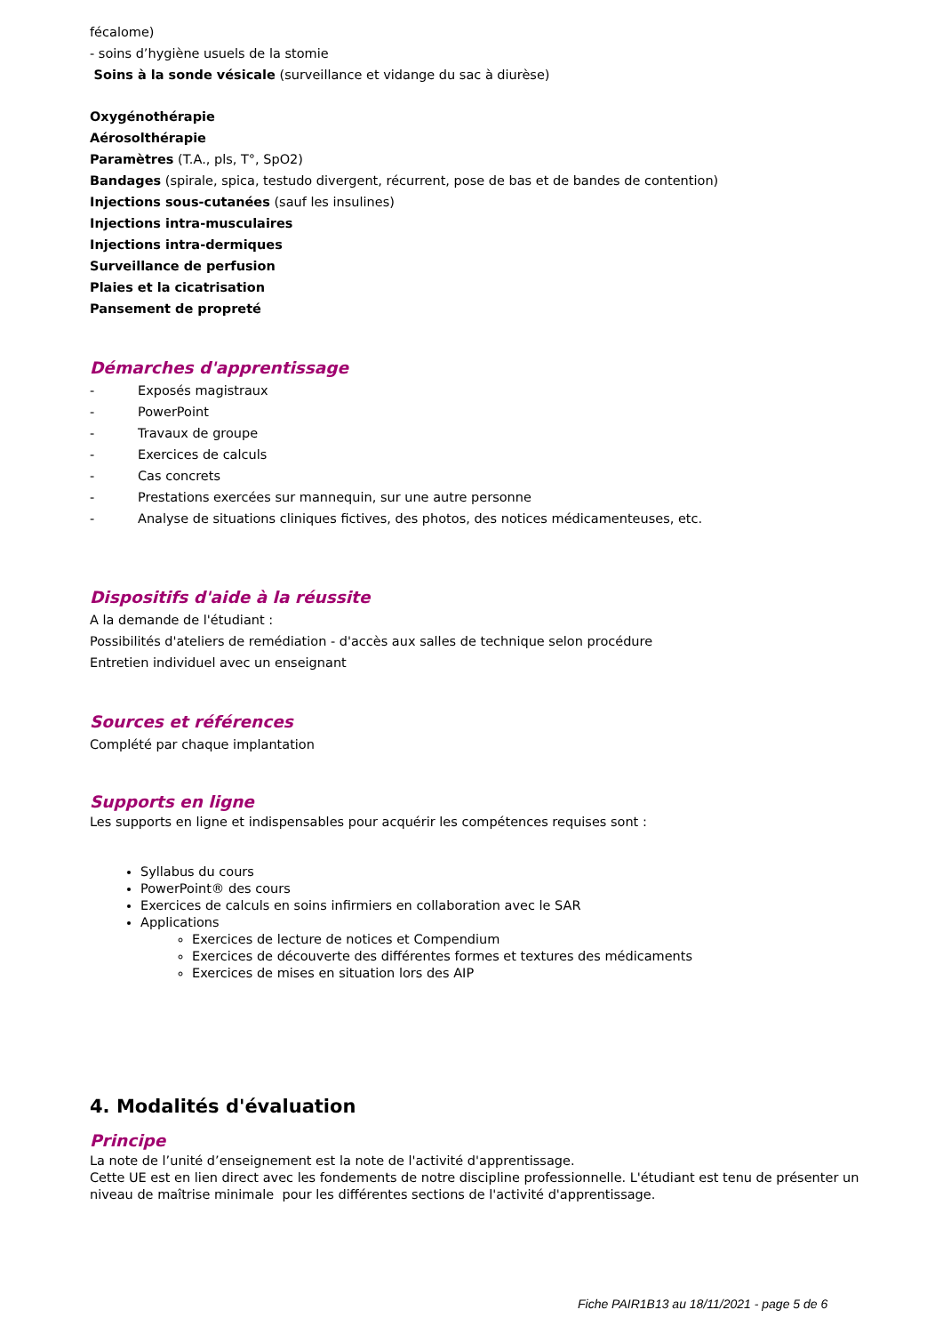fécalome)
- soins d’hygiène usuels de la stomie
Soins à la sonde vésicale (surveillance et vidange du sac à diurèse)
Oxygénothérapie
Aérosolthérapie
Paramètres (T.A., pls, T°, SpO2)
Bandages (spirale, spica, testudo divergent, récurrent, pose de bas et de bandes de contention)
Injections sous-cutanées (sauf les insulines)
Injections intra-musculaires
Injections intra-dermiques
Surveillance de perfusion
Plaies et la cicatrisation
Pansement de propreté
Démarches d'apprentissage
- Exposés magistraux
- PowerPoint
- Travaux de groupe
- Exercices de calculs
- Cas concrets
- Prestations exercées sur mannequin, sur une autre personne
- Analyse de situations cliniques fictives, des photos, des notices médicamenteuses, etc.
Dispositifs d'aide à la réussite
A la demande de l'étudiant :
Possibilités d'ateliers de remédiation - d'accès aux salles de technique selon procédure
Entretien individuel avec un enseignant
Sources et références
Complété par chaque implantation
Supports en ligne
Les supports en ligne et indispensables pour acquérir les compétences requises sont :
Syllabus du cours
PowerPoint® des cours
Exercices de calculs en soins infirmiers en collaboration avec le SAR
Applications
Exercices de lecture de notices et Compendium
Exercices de découverte des différentes formes et textures des médicaments
Exercices de mises en situation lors des AIP
4. Modalités d'évaluation
Principe
La note de l’unité d’enseignement est la note de l'activité d'apprentissage.
Cette UE est en lien direct avec les fondements de notre discipline professionnelle. L'étudiant est tenu de présenter un niveau de maîtrise minimale pour les différentes sections de l'activité d'apprentissage.
Fiche PAIR1B13 au 18/11/2021 - page 5 de 6